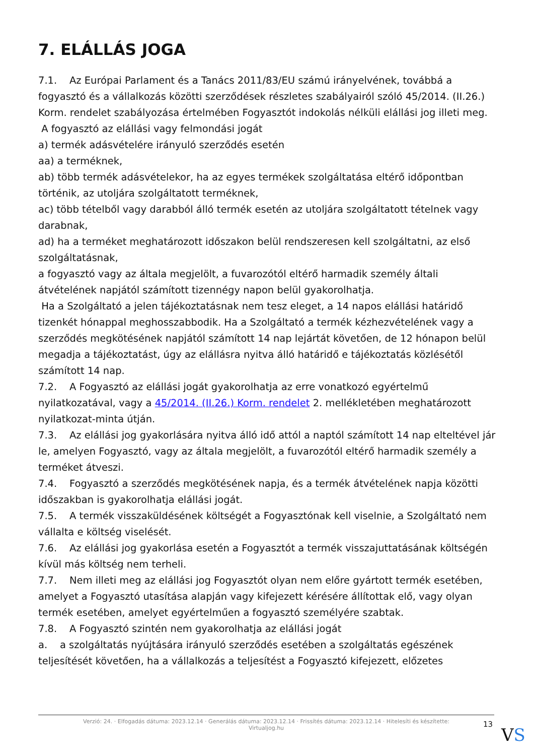7. ELÁLLÁS JOGA
7.1. Az Európai Parlament és a Tanács 2011/83/EU számú irányelvének, továbbá a fogyasztó és a vállalkozás közötti szerződések részletes szabályairól szóló 45/2014. (II.26.) Korm. rendelet szabályozása értelmében Fogyasztót indokolás nélküli elállási jog illeti meg.
A fogyasztó az elállási vagy felmondási jogát
a) termék adásvételére irányuló szerződés esetén
aa) a terméknek,
ab) több termék adásvételekor, ha az egyes termékek szolgáltatása eltérő időpontban történik, az utoljára szolgáltatott terméknek,
ac) több tételből vagy darabból álló termék esetén az utoljára szolgáltatott tételnek vagy darabnak,
ad) ha a terméket meghatározott időszakon belül rendszeresen kell szolgáltatni, az első szolgáltatásnak,
a fogyasztó vagy az általa megjelölt, a fuvarozótól eltérő harmadik személy általi átvételének napjától számított tizennégy napon belül gyakorolhatja.
Ha a Szolgáltató a jelen tájékoztatásnak nem tesz eleget, a 14 napos elállási határidő tizenkét hónappal meghosszabbodik. Ha a Szolgáltató a termék kézhezvételének vagy a szerződés megkötésének napjától számított 14 nap lejártát követően, de 12 hónapon belül megadja a tájékoztatást, úgy az elállásra nyitva álló határidő e tájékoztatás közlésétől számított 14 nap.
7.2. A Fogyasztó az elállási jogát gyakorolhatja az erre vonatkozó egyértelmű nyilatkozatával, vagy a 45/2014. (II.26.) Korm. rendelet 2. mellékletében meghatározott nyilatkozat-minta útján.
7.3. Az elállási jog gyakorlására nyitva álló idő attól a naptól számított 14 nap elteltével jár le, amelyen Fogyasztó, vagy az általa megjelölt, a fuvarozótól eltérő harmadik személy a terméket átveszi.
7.4. Fogyasztó a szerződés megkötésének napja, és a termék átvételének napja közötti időszakban is gyakorolhatja elállási jogát.
7.5. A termék visszaküldésének költségét a Fogyasztónak kell viselnie, a Szolgáltató nem vállalta e költség viselését.
7.6. Az elállási jog gyakorlása esetén a Fogyasztót a termék visszajuttatásának költségén kívül más költség nem terheli.
7.7. Nem illeti meg az elállási jog Fogyasztót olyan nem előre gyártott termék esetében, amelyet a Fogyasztó utasítása alapján vagy kifejezett kérésére állítottak elő, vagy olyan termék esetében, amelyet egyértelműen a fogyasztó személyére szabtak.
7.8. A Fogyasztó szintén nem gyakorolhatja az elállási jogát
a. a szolgáltatás nyújtására irányuló szerződés esetében a szolgáltatás egészének teljesítését követően, ha a vállalkozás a teljesítést a Fogyasztó kifejezett, előzetes
Verzió: 24. · Elfogadás dátuma: 2023.12.14 · Generálás dátuma: 2023.12.14 · Frissítés dátuma: 2023.12.14 · Hitelesíti és készítette:
Virtualjog.hu
13
VS